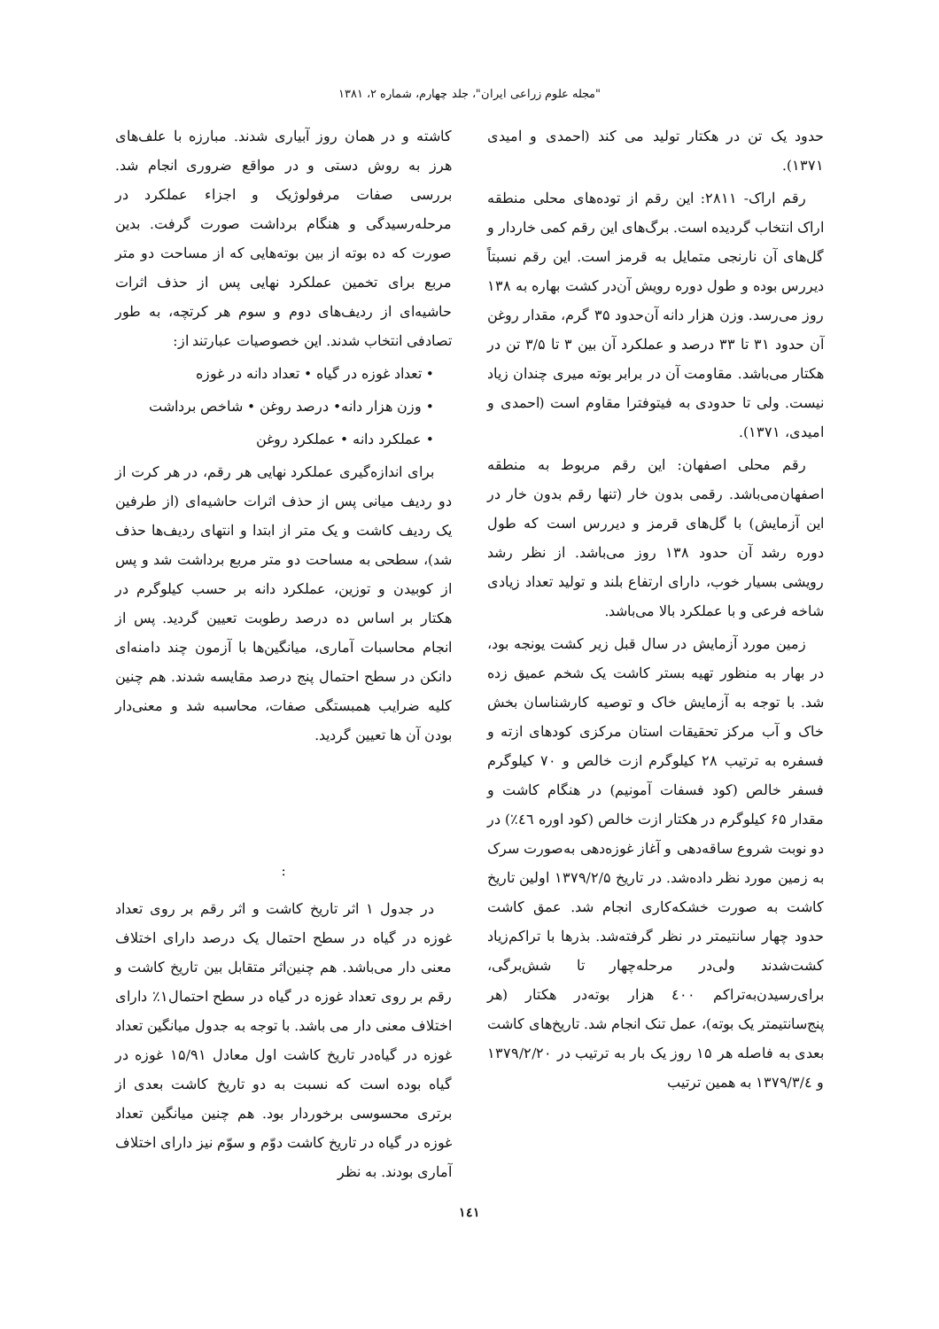"مجله علوم زراعی ایران"، جلد چهارم، شماره ۲، ۱۳۸۱
حدود یک تن در هکتار تولید می کند (احمدی و امیدی ۱۳۷۱).
رقم اراک- ۲۸۱۱: این رقم از توده‌های محلی منطقه اراک انتخاب گردیده است. برگ‌های این رقم کمی خاردار و گل‌های آن نارنجی متمایل به قرمز است. این رقم نسبتاً دیررس بوده و طول دوره رویش آن‌در کشت بهاره به ۱۳۸ روز می‌رسد. وزن هزار دانه آن‌حدود ۳۵ گرم، مقدار روغن آن حدود ۳۱ تا ۳۳ درصد و عملکرد آن بین ۳ تا ۳/۵ تن در هکتار می‌باشد. مقاومت آن در برابر بوته میری چندان زیاد نیست. ولی تا حدودی به فیتوفترا مقاوم است (احمدی و امیدی، ۱۳۷۱).
رقم محلی اصفهان: این رقم مربوط به منطقه اصفهان‌می‌باشد. رقمی بدون خار (تنها رقم بدون خار در این آزمایش) با گل‌های قرمز و دیررس است که طول دوره رشد آن حدود ۱۳۸ روز می‌باشد. از نظر رشد رویشی بسیار خوب، دارای ارتفاع بلند و تولید تعداد زیادی شاخه فرعی و با عملکرد بالا می‌باشد.
زمین مورد آزمایش در سال قبل زیر کشت یونجه بود، در بهار به منظور تهیه بستر کاشت یک شخم عمیق زده شد. با توجه به آزمایش خاک و توصیه کارشناسان بخش خاک و آب مرکز تحقیقات استان مرکزی کودهای ازته و فسفره به ترتیب ۲۸ کیلوگرم ازت خالص و ۷۰ کیلوگرم فسفر خالص (کود فسفات آمونیم) در هنگام کاشت و مقدار ۶۵ کیلوگرم در هکتار ازت خالص (کود اوره ٤٦٪) در دو نوبت شروع ساقه‌دهی و آغاز غوزه‌دهی به‌صورت سرک به زمین مورد نظر داده‌شد. در تاریخ ۱۳۷۹/۲/۵ اولین تاریخ کاشت به صورت خشکه‌کاری انجام شد. عمق کاشت حدود چهار سانتیمتر در نظر گرفته‌شد. بذرها با تراکم‌زیاد کشت‌شدند ولی‌در مرحله‌چهار تا شش‌برگی، برای‌رسیدن‌به‌تراکم ٤۰۰ هزار بوته‌در هکتار (هر پنج‌سانتیمتر یک بوته)، عمل تنک انجام شد. تاریخ‌های کاشت بعدی به فاصله هر ۱۵ روز یک بار به ترتیب در ۱۳۷۹/۲/۲۰ و ۱۳۷۹/۳/٤ به همین ترتیب
کاشته و در همان روز آبیاری شدند. مبارزه با علف‌های هرز به روش دستی و در مواقع ضروری انجام شد. بررسی صفات مرفولوژیک و اجزاء عملکرد در مرحله‌رسیدگی و هنگام برداشت صورت گرفت. بدین صورت که ده بوته از بین بوته‌هایی که از مساحت دو متر مربع برای تخمین عملکرد نهایی پس از حذف اثرات حاشیه‌ای از ردیف‌های دوم و سوم هر کرتچه، به طور تصادفی انتخاب شدند. این خصوصیات عبارتند از:
• تعداد غوزه در گیاه • تعداد دانه در غوزه
• وزن هزار دانه• درصد روغن • شاخص برداشت
• عملکرد دانه • عملکرد روغن
برای اندازه‌گیری عملکرد نهایی هر رقم، در هر کرت از دو ردیف میانی پس از حذف اثرات حاشیه‌ای (از طرفین یک ردیف کاشت و یک متر از ابتدا و انتهای ردیف‌ها حذف شد)، سطحی به مساحت دو متر مربع برداشت شد و پس از کوبیدن و توزین، عملکرد دانه بر حسب کیلوگرم در هکتار بر اساس ده درصد رطوبت تعیین گردید. پس از انجام محاسبات آماری، میانگین‌ها با آزمون چند دامنه‌ای دانکن در سطح احتمال پنج درصد مقایسه شدند. هم چنین کلیه ضرایب همبستگی صفات، محاسبه شد و معنی‌دار بودن آن ها تعیین گردید.
:
در جدول ۱ اثر تاریخ کاشت و اثر رقم بر روی تعداد غوزه در گیاه در سطح احتمال یک درصد دارای اختلاف معنی دار می‌باشد. هم چنین‌اثر متقابل بین تاریخ کاشت و رقم بر روی تعداد غوزه در گیاه در سطح احتمال۱٪ دارای اختلاف معنی دار می باشد. با توجه به جدول میانگین تعداد غوزه در گیاه‌در تاریخ کاشت اول معادل ۱۵/۹۱ غوزه در گیاه بوده است که نسبت به دو تاریخ کاشت بعدی از برتری محسوسی برخوردار بود. هم چنین میانگین تعداد غوزه در گیاه در تاریخ کاشت دوّم و سوّم نیز دارای اختلاف آماری بودند. به نظر
۱٤۱